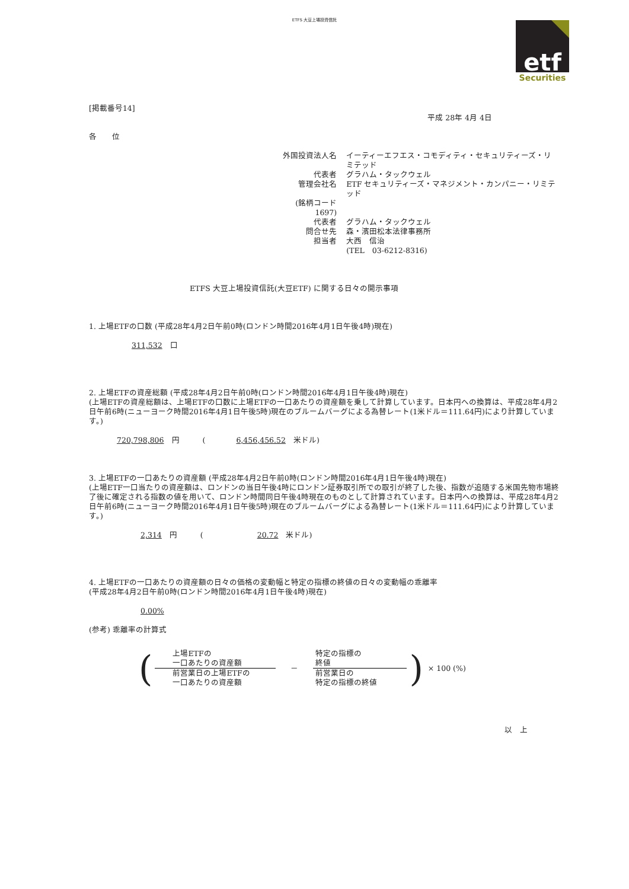ETFS 大豆上場投資信託
etf
Securities
[掲載番号14]
平成 28年 4月 4日
各　　位
| 外国投資法人名 | イーティーエフエス・コモディティ・セキュリティーズ・リミテッド |
| 代表者 | グラハム・タックウェル |
| 管理会社名 | ETF セキュリティーズ・マネジメント・カンパニー・リミテッド |
| (銘柄コード 1697) | |
| 代表者 | グラハム・タックウェル |
| 問合せ先 | 森・濱田松本法律事務所 |
| 担当者 | 大西 信治 |
| | (TEL 03-6212-8316) |
ETFS 大豆上場投資信託(大豆ETF) に関する日々の開示事項
1. 上場ETFの口数 (平成28年4月2日午前0時(ロンドン時間2016年4月1日午後4時)現在)
311,532　口
2. 上場ETFの資産総額 (平成28年4月2日午前0時(ロンドン時間2016年4月1日午後4時)現在)
(上場ETFの資産総額は、上場ETFの口数に上場ETFの一口あたりの資産額を乗して計算しています。日本円への換算は、平成28年4月2日午前6時(ニューヨーク時間2016年4月1日午後5時)現在のブルームバーグによる為替レート(1米ドル＝111.64円)により計算しています。)
720,798,806　円　　　(　　　　6,456,456.52　米ドル)
3. 上場ETFの一口あたりの資産額 (平成28年4月2日午前0時(ロンドン時間2016年4月1日午後4時)現在)
(上場ETF一口当たりの資産額は、ロンドンの当日午後4時にロンドン証券取引所での取引が終了した後、指数が追随する米国先物市場終了後に確定される指数の値を用いて、ロンドン時間同日午後4時現在のものとして計算されています。日本円への換算は、平成28年4月2日午前6時(ニューヨーク時間2016年4月1日午後5時)現在のブルームバーグによる為替レート(1米ドル＝111.64円)により計算しています。)
2,314　円　　　(　　　　　　　20.72　米ドル)
4. 上場ETFの一口あたりの資産額の日々の価格の変動幅と特定の指標の終値の日々の変動幅の乖離率
(平成28年4月2日午前0時(ロンドン時間2016年4月1日午後4時)現在)
0.00%
(参考) 乖離率の計算式
| ( | 上場ETFの 一口あたりの資産額 | － | 特定の指標の 終値 | ) | × 100 (%) |
| | 前営業日の上場ETFの 一口あたりの資産額 | | 前営業日の 特定の指標の終値 | | |
以　上